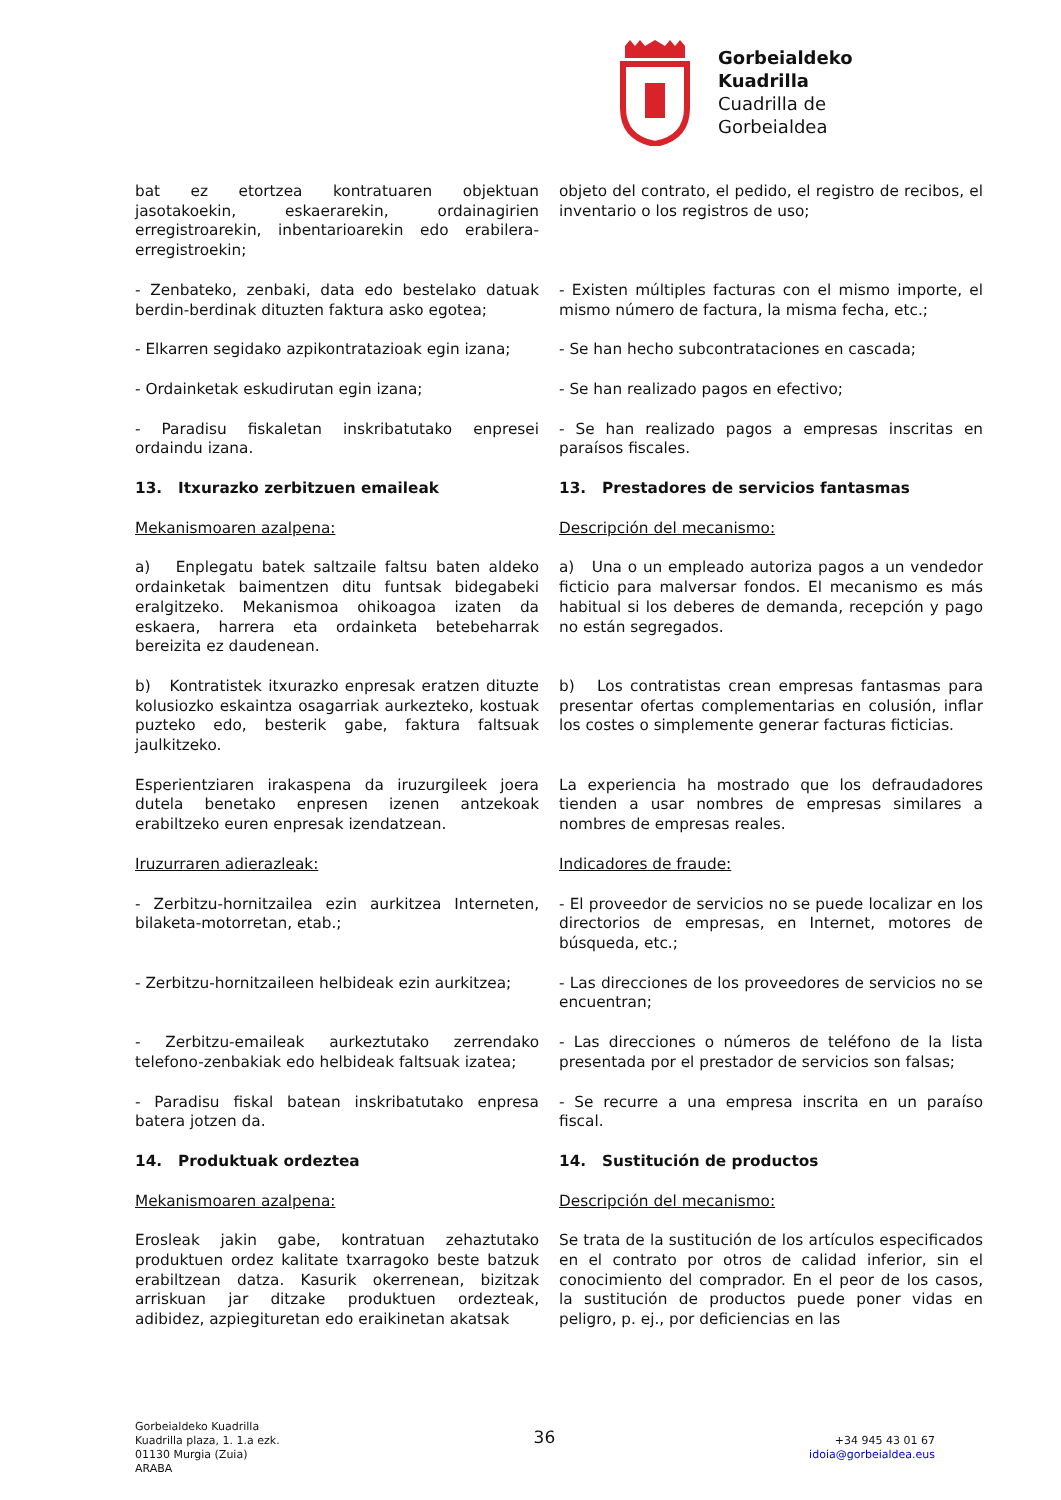Gorbeialdeko
Kuadrilla
Cuadrilla de
Gorbeialdea
| bat ez etortzea kontratuaren objektuan jasotakoekin, eskaerarekin, ordainagirien erregistroarekin, inbentarioarekin edo erabilera-erregistroekin; | objeto del contrato, el pedido, el registro de recibos, el inventario o los registros de uso; |
| - Zenbateko, zenbaki, data edo bestelako datuak berdin-berdinak dituzten faktura asko egotea; | - Existen múltiples facturas con el mismo importe, el mismo número de factura, la misma fecha, etc.; |
| - Elkarren segidako azpikontratazioak egin izana; | - Se han hecho subcontrataciones en cascada; |
| - Ordainketak eskudirutan egin izana; | - Se han realizado pagos en efectivo; |
| - Paradisu fiskaletan inskribatutako enpresei ordaindu izana. | - Se han realizado pagos a empresas inscritas en paraísos fiscales. |
| 13. Itxurazko zerbitzuen emaileak | 13. Prestadores de servicios fantasmas |
| Mekanismoaren azalpena: | Descripción del mecanismo: |
| a) Enplegatu batek saltzaile faltsu baten aldeko ordainketak baimentzen ditu funtsak bidegabeki eralgitzeko. Mekanismoa ohikoagoa izaten da eskaera, harrera eta ordainketa betebeharrak bereizita ez daudenean. | a) Una o un empleado autoriza pagos a un vendedor ficticio para malversar fondos. El mecanismo es más habitual si los deberes de demanda, recepción y pago no están segregados. |
| b) Kontratistek itxurazko enpresak eratzen dituzte kolusiozko eskaintza osagarriak aurkezteko, kostuak puzteko edo, besterik gabe, faktura faltsuak jaulkitzeko. | b) Los contratistas crean empresas fantasmas para presentar ofertas complementarias en colusión, inflar los costes o simplemente generar facturas ficticias. |
| Esperientziaren irakaspena da iruzurgileek joera dutela benetako enpresen izenen antzekoak erabiltzeko euren enpresak izendatzean. | La experiencia ha mostrado que los defraudadores tienden a usar nombres de empresas similares a nombres de empresas reales. |
| Iruzurraren adierazleak: | Indicadores de fraude: |
| - Zerbitzu-hornitzailea ezin aurkitzea Interneten, bilaketa-motorretan, etab.; | - El proveedor de servicios no se puede localizar en los directorios de empresas, en Internet, motores de búsqueda, etc.; |
| - Zerbitzu-hornitzaileen helbideak ezin aurkitzea; | - Las direcciones de los proveedores de servicios no se encuentran; |
| - Zerbitzu-emaileak aurkeztutako zerrendako telefono-zenbakiak edo helbideak faltsuak izatea; | - Las direcciones o números de teléfono de la lista presentada por el prestador de servicios son falsas; |
| - Paradisu fiskal batean inskribatutako enpresa batera jotzen da. | - Se recurre a una empresa inscrita en un paraíso fiscal. |
| 14. Produktuak ordeztea | 14. Sustitución de productos |
| Mekanismoaren azalpena: | Descripción del mecanismo: |
| Erosleak jakin gabe, kontratuan zehaztutako produktuen ordez kalitate txarragoko beste batzuk erabiltzean datza. Kasurik okerrenean, bizitzak arriskuan jar ditzake produktuen ordezteak, adibidez, azpiegituretan edo eraikinetan akatsak | Se trata de la sustitución de los artículos especificados en el contrato por otros de calidad inferior, sin el conocimiento del comprador. En el peor de los casos, la sustitución de productos puede poner vidas en peligro, p. ej., por deficiencias en las |
Gorbeialdeko Kuadrilla
Kuadrilla plaza, 1. 1.a ezk.
01130 Murgia (Zuia)
ARABA
36
+34 945 43 01 67
idoia@gorbeialdea.eus